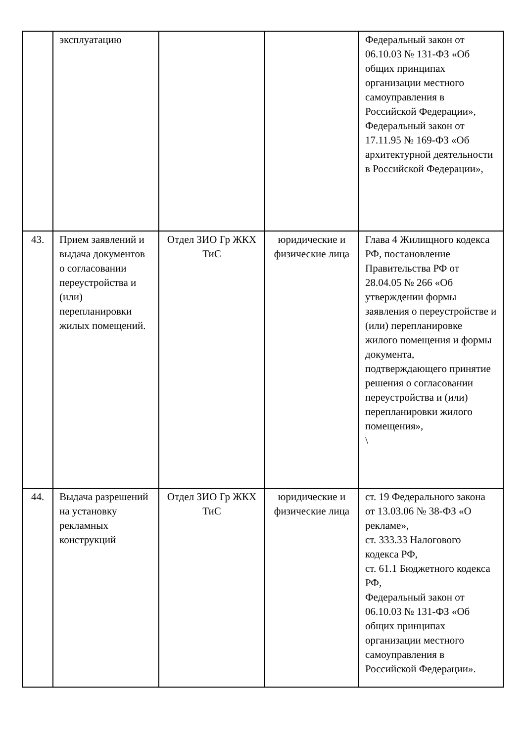| | эксплуатацию | | | Федеральный закон от 06.10.03 № 131-ФЗ «Об общих принципах организации местного самоуправления в Российской Федерации», Федеральный закон от 17.11.95 № 169-ФЗ «Об архитектурной деятельности в Российской Федерации», |
| 43. | Прием заявлений и выдача документов о согласовании переустройства и (или) перепланировки жилых помещений. | Отдел ЗИО Гр ЖКХ ТиС | юридические и физические лица | Глава 4 Жилищного кодекса РФ, постановление Правительства РФ от 28.04.05 № 266 «Об утверждении формы заявления о переустройстве и (или) перепланировке жилого помещения и формы документа, подтверждающего принятие решения о согласовании переустройства и (или) перепланировки жилого помещения», \ |
| 44. | Выдача разрешений на установку рекламных конструкций | Отдел ЗИО Гр ЖКХ ТиС | юридические и физические лица | ст. 19 Федерального закона от 13.03.06 № 38-ФЗ «О рекламе», ст. 333.33 Налогового кодекса РФ, ст. 61.1 Бюджетного кодекса РФ, Федеральный закон от 06.10.03 № 131-ФЗ «Об общих принципах организации местного самоуправления в Российской Федерации». |